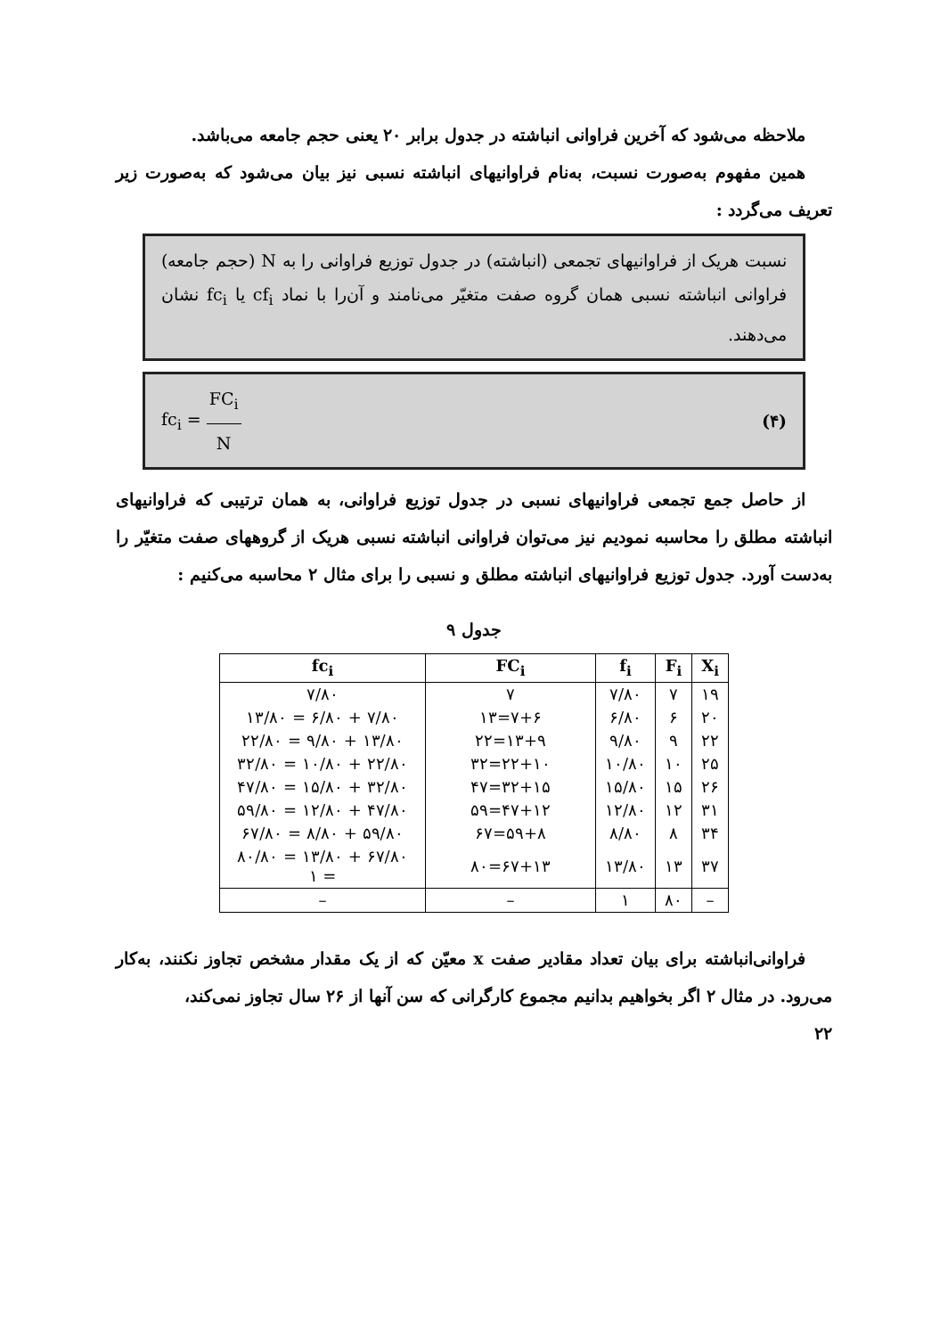ملاحظه می‌شود که آخرین فراوانی انباشته در جدول برابر ۲۰ یعنی حجم جامعه می‌باشد.
همین مفهوم به‌صورت نسبت، به‌نام فراوانیهای انباشته نسبی نیز بیان می‌شود که به‌صورت زیر تعریف می‌گردد :
نسبت هریک از فراوانیهای تجمعی (انباشته) در جدول توزیع فراوانی را به N (حجم جامعه) فراوانی انباشته نسبی همان گروه صفت متغیّر می‌نامند و آن‌را با نماد cf<sub>i</sub> یا fc<sub>i</sub> نشان می‌دهند.
(۴) fc<sub>i</sub> = FC<sub>i</sub> N
از حاصل جمع تجمعی فراوانیهای نسبی در جدول توزیع فراوانی، به همان ترتیبی که فراوانیهای انباشته مطلق را محاسبه نمودیم نیز می‌توان فراوانی انباشته نسبی هریک از گروههای صفت متغیّر را به‌دست آورد. جدول توزیع فراوانیهای انباشته مطلق و نسبی را برای مثال ۲ محاسبه می‌کنیم :
جدول ۹
| X<sub>i</sub> | F<sub>i</sub> | f<sub>i</sub> | FC<sub>i</sub> | fc<sub>i</sub> |
| --- | --- | --- | --- | --- |
| ۱۹ | ۷ | ۷/۸۰ | ۷ | ۷/۸۰ |
| ۲۰ | ۶ | ۶/۸۰ | ۷+۶=۱۳ | ۷/۸۰ + ۶/۸۰ = ۱۳/۸۰ |
| ۲۲ | ۹ | ۹/۸۰ | ۱۳+۹=۲۲ | ۱۳/۸۰ + ۹/۸۰ = ۲۲/۸۰ |
| ۲۵ | ۱۰ | ۱۰/۸۰ | ۲۲+۱۰=۳۲ | ۲۲/۸۰ + ۱۰/۸۰ = ۳۲/۸۰ |
| ۲۶ | ۱۵ | ۱۵/۸۰ | ۳۲+۱۵=۴۷ | ۳۲/۸۰ + ۱۵/۸۰ = ۴۷/۸۰ |
| ۳۱ | ۱۲ | ۱۲/۸۰ | ۴۷+۱۲=۵۹ | ۴۷/۸۰ + ۱۲/۸۰ = ۵۹/۸۰ |
| ۳۴ | ۸ | ۸/۸۰ | ۵۹+۸=۶۷ | ۵۹/۸۰ + ۸/۸۰ = ۶۷/۸۰ |
| ۳۷ | ۱۳ | ۱۳/۸۰ | ۶۷+۱۳=۸۰ | ۶۷/۸۰ + ۱۳/۸۰ = ۸۰/۸۰ = ۱ |
| – | ۸۰ | ۱ | – | – |
فراوانی‌انباشته برای بیان تعداد مقادیر صفت x معیّن که از یک مقدار مشخص تجاوز نکنند، به‌کار می‌رود. در مثال ۲ اگر بخواهیم بدانیم مجموع کارگرانی که سن آنها از ۲۶ سال تجاوز نمی‌کند،
۲۲